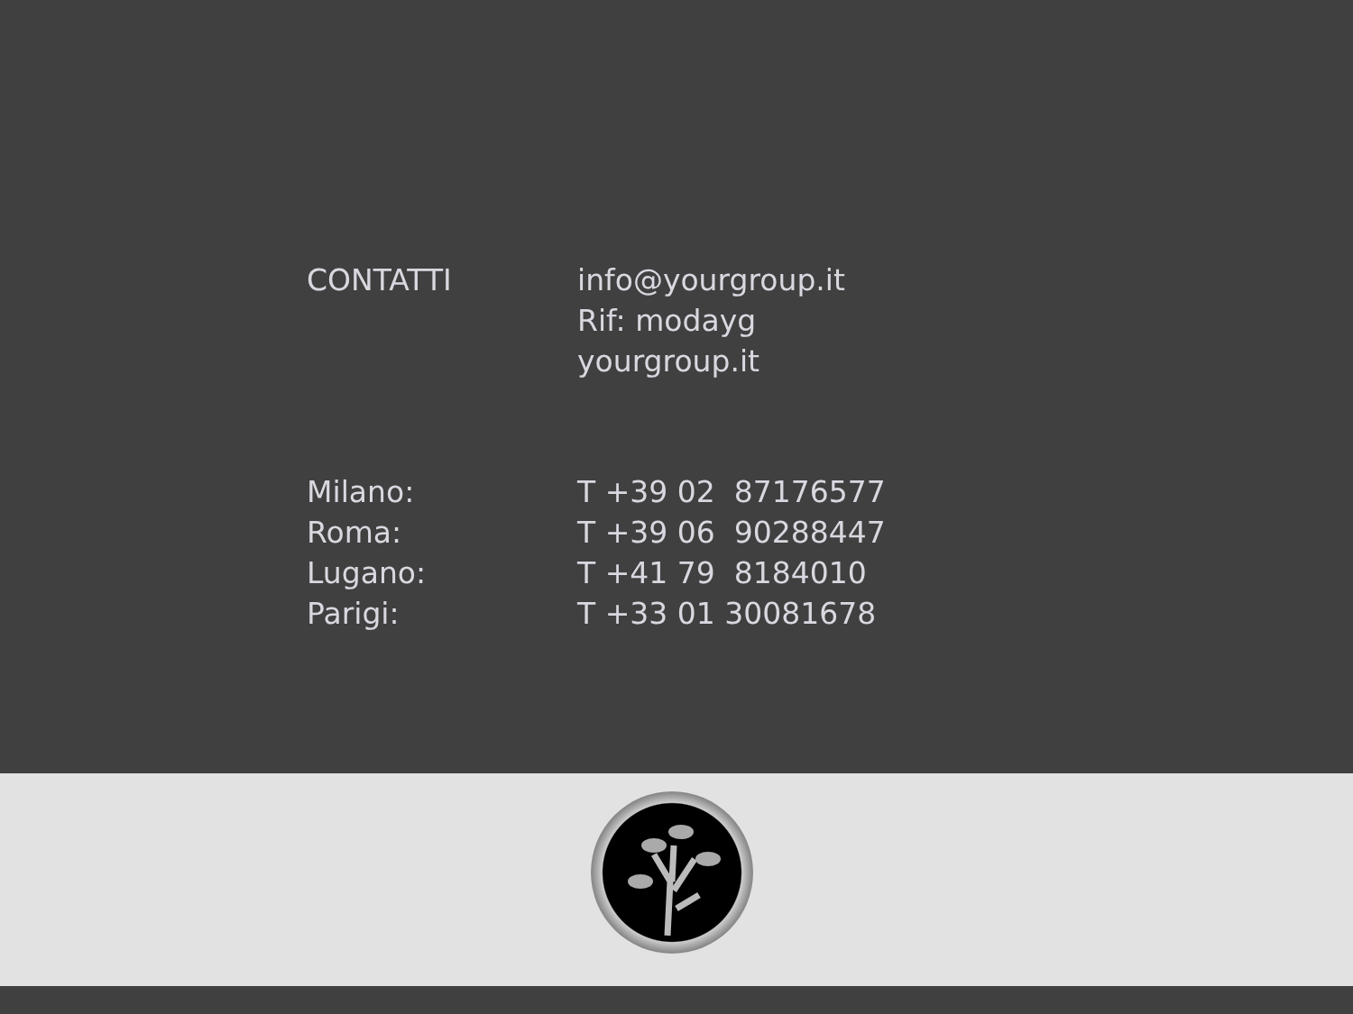| CONTATTI | info@yourgroup.it Rif: modayg yourgroup.it |
| Milano: | T +39 02 87176577 |
| Roma: | T +39 06 90288447 |
| Lugano: | T +41 79 8184010 |
| Parigi: | T +33 01 30081678 |